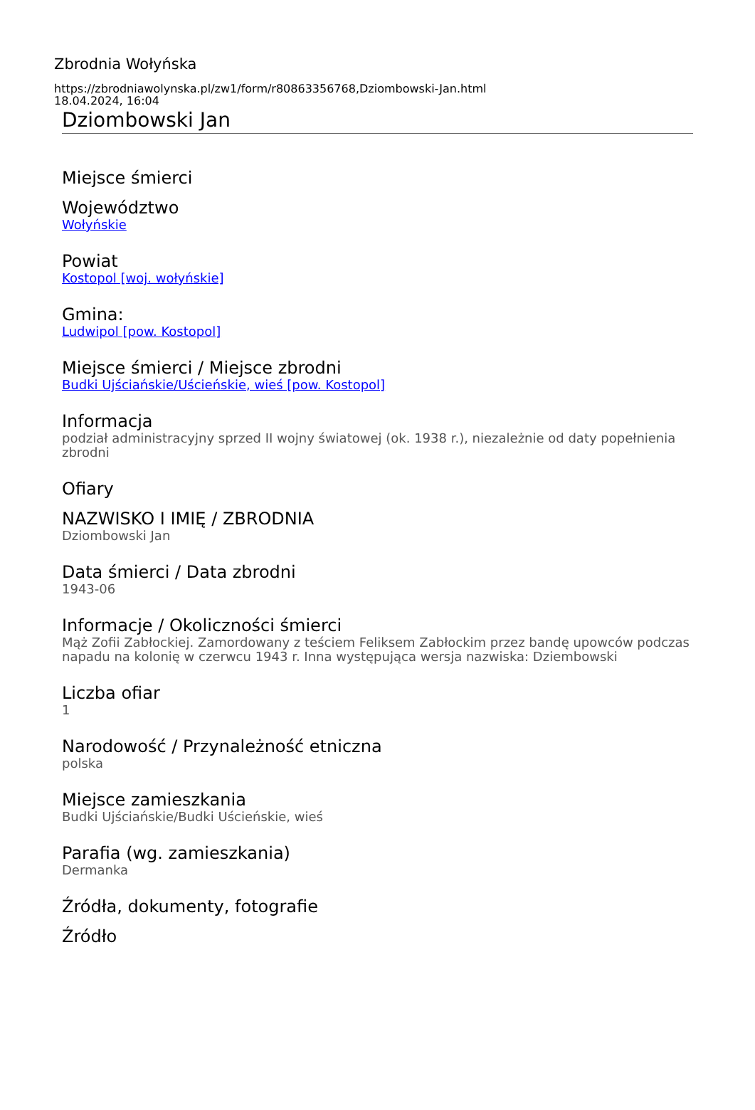Zbrodnia Wołyńska
https://zbrodniawolynska.pl/zw1/form/r80863356768,Dziombowski-Jan.html
18.04.2024, 16:04
Dziombowski Jan
Miejsce śmierci
Województwo
Wołyńskie
Powiat
Kostopol [woj. wołyńskie]
Gmina:
Ludwipol [pow. Kostopol]
Miejsce śmierci / Miejsce zbrodni
Budki Ujściańskie/Uścieńskie, wieś [pow. Kostopol]
Informacja
podział administracyjny sprzed II wojny światowej (ok. 1938 r.), niezależnie od daty popełnienia zbrodni
Ofiary
NAZWISKO I IMIĘ / ZBRODNIA
Dziombowski Jan
Data śmierci / Data zbrodni
1943-06
Informacje / Okoliczności śmierci
Mąż Zofii Zabłockiej. Zamordowany z teściem Feliksem Zabłockim przez bandę upowców podczas napadu na kolonię w czerwcu 1943 r. Inna występująca wersja nazwiska: Dziembowski
Liczba ofiar
1
Narodowość / Przynależność etniczna
polska
Miejsce zamieszkania
Budki Ujściańskie/Budki Uścieńskie, wieś
Parafia (wg. zamieszkania)
Dermanka
Źródła, dokumenty, fotografie
Źródło